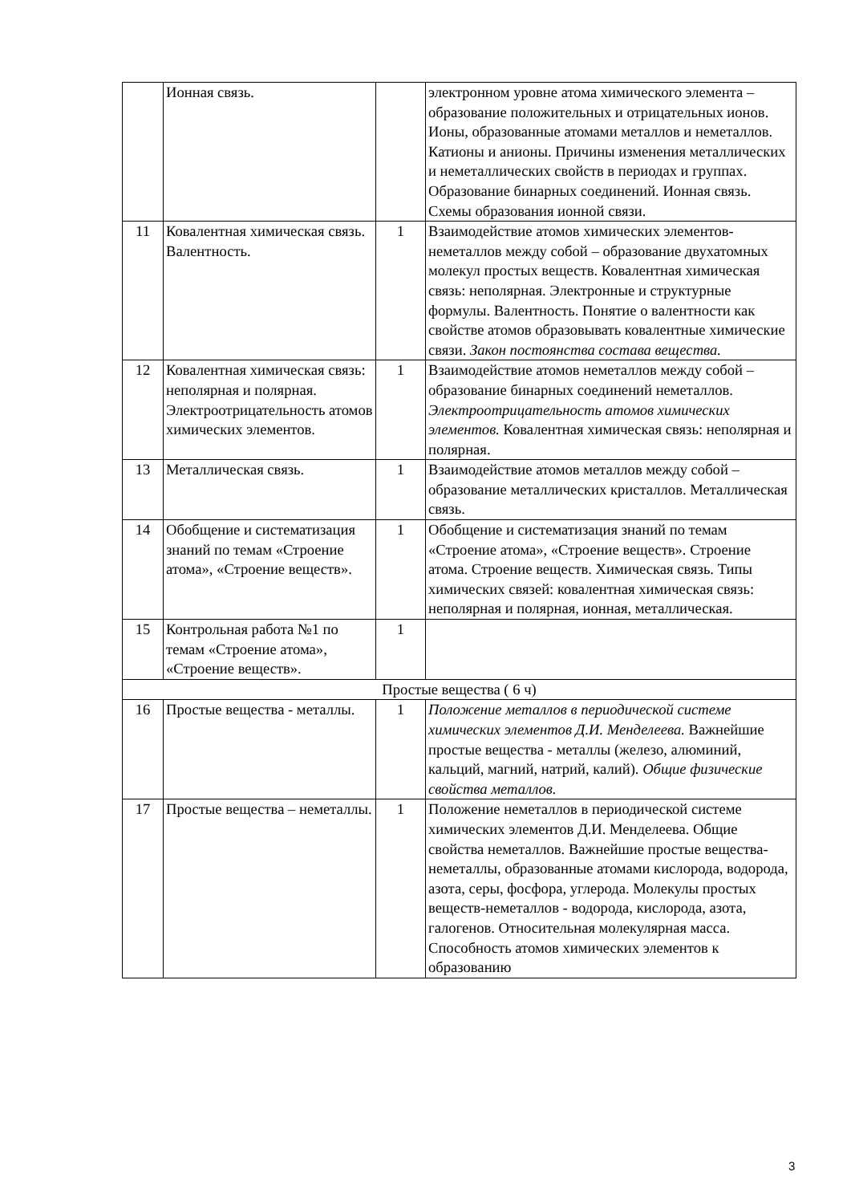| | Ионная связь. | | электронном уровне атома химического элемента – образование положительных и отрицательных ионов. Ионы, образованные атомами металлов и неметаллов. Катионы и анионы. Причины изменения металлических и неметаллических свойств в периодах и группах. Образование бинарных соединений. Ионная связь. Схемы образования ионной связи. |
| 11 | Ковалентная химическая связь. Валентность. | 1 | Взаимодействие атомов химических элементов-неметаллов между собой – образование двухатомных молекул простых веществ. Ковалентная химическая связь: неполярная. Электронные и структурные формулы. Валентность. Понятие о валентности как свойстве атомов образовывать ковалентные химические связи. Закон постоянства состава вещества. |
| 12 | Ковалентная химическая связь: неполярная и полярная. Электроотрицательность атомов химических элементов. | 1 | Взаимодействие атомов неметаллов между собой – образование бинарных соединений неметаллов. Электроотрицательность атомов химических элементов. Ковалентная химическая связь: неполярная и полярная. |
| 13 | Металлическая связь. | 1 | Взаимодействие атомов металлов между собой – образование металлических кристаллов. Металлическая связь. |
| 14 | Обобщение и систематизация знаний по темам «Строение атома», «Строение веществ». | 1 | Обобщение и систематизация знаний по темам «Строение атома», «Строение веществ». Строение атома. Строение веществ. Химическая связь. Типы химических связей: ковалентная химическая связь: неполярная и полярная, ионная, металлическая. |
| 15 | Контрольная работа №1 по темам «Строение атома», «Строение веществ». | 1 | |
| Простые вещества ( 6 ч) | | | |
| 16 | Простые вещества - металлы. | 1 | Положение металлов в периодической системе химических элементов Д.И. Менделеева. Важнейшие простые вещества - металлы (железо, алюминий, кальций, магний, натрий, калий). Общие физические свойства металлов. |
| 17 | Простые вещества – неметаллы. | 1 | Положение неметаллов в периодической системе химических элементов Д.И. Менделеева. Общие свойства неметаллов. Важнейшие простые вещества-неметаллы, образованные атомами кислорода, водорода, азота, серы, фосфора, углерода. Молекулы простых веществ-неметаллов - водорода, кислорода, азота, галогенов. Относительная молекулярная масса. Способность атомов химических элементов к образованию |
3